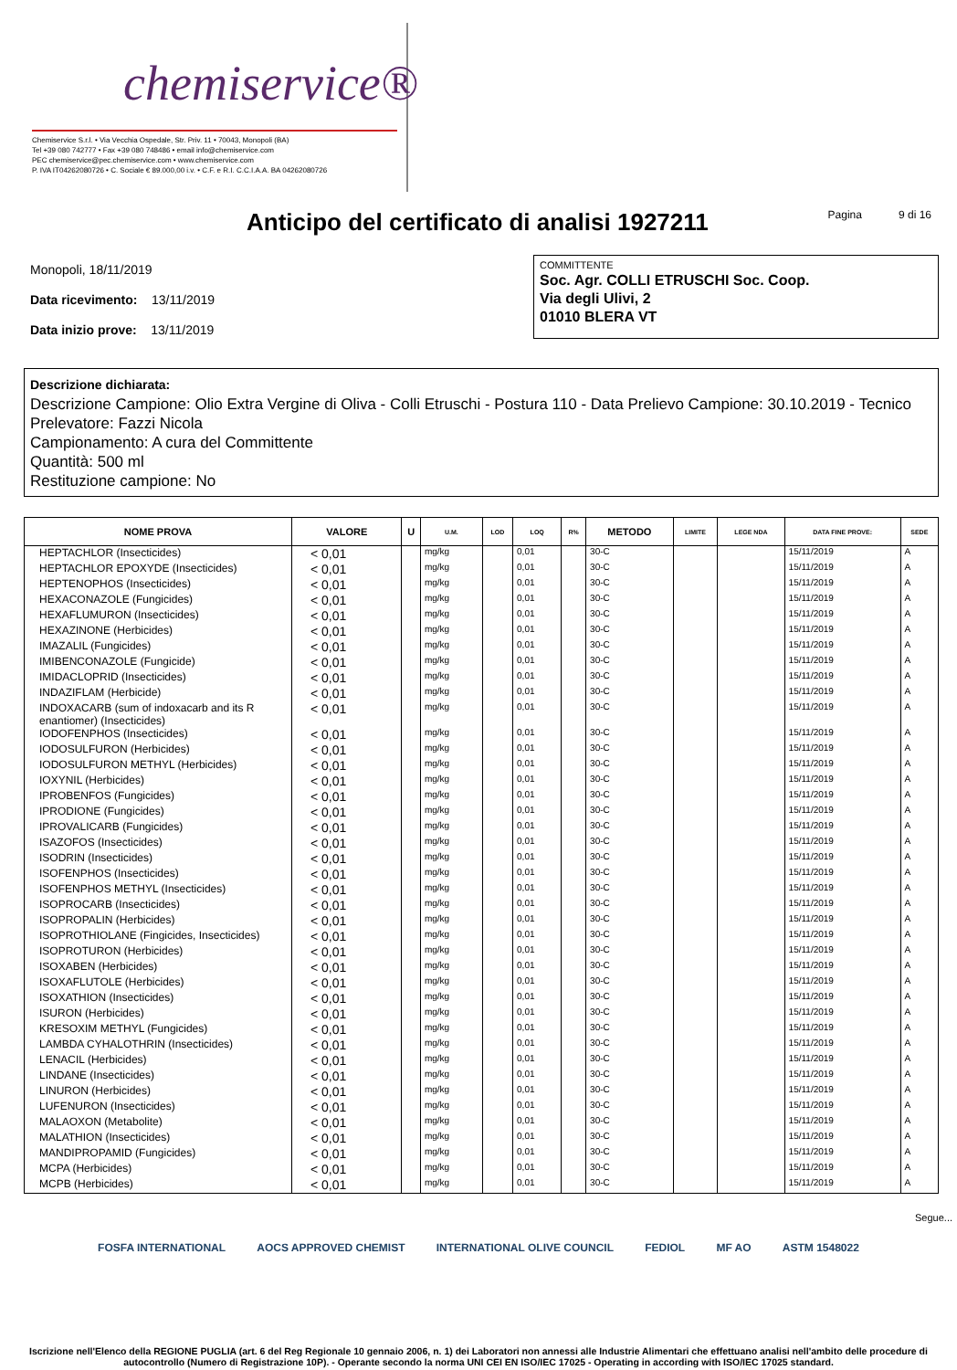chemiservice®
Chemiservice S.r.l. • Via Vecchia Ospedale, Str. Priv. 11 • 70043, Monopoli (BA)
Tel +39 080 742777 • Fax +39 080 748486 • email info@chemiservice.com
PEC chemiservice@pec.chemiservice.com • www.chemiservice.com
P. IVA IT04262080726 • C. Sociale € 89.000,00 i.v. • C.F. e R.I. C.C.I.A.A. BA 04262080726
Anticipo del certificato di analisi 1927211
Pagina 9 di 16
Monopoli, 18/11/2019
Data ricevimento: 13/11/2019
Data inizio prove: 13/11/2019
COMMITTENTE
Soc. Agr. COLLI ETRUSCHI Soc. Coop.
Via degli Ulivi, 2
01010 BLERA VT
Descrizione dichiarata:
Descrizione Campione: Olio Extra Vergine di Oliva - Colli Etruschi - Postura 110 - Data Prelievo Campione: 30.10.2019 - Tecnico Prelevatore: Fazzi Nicola
Campionamento: A cura del Committente
Quantità: 500 ml
Restituzione campione: No
| NOME PROVA | VALORE | U | U.M. | LOD | LOQ | R% | METODO | LIMITE | LEGE NDA | DATA FINE PROVE: | SEDE |
| --- | --- | --- | --- | --- | --- | --- | --- | --- | --- | --- | --- |
| HEPTACHLOR (Insecticides) | < 0,01 | | mg/kg | | 0,01 | | 30-C | | | 15/11/2019 | A |
| HEPTACHLOR EPOXYDE (Insecticides) | < 0,01 | | mg/kg | | 0,01 | | 30-C | | | 15/11/2019 | A |
| HEPTENOPHOS (Insecticides) | < 0,01 | | mg/kg | | 0,01 | | 30-C | | | 15/11/2019 | A |
| HEXACONAZOLE (Fungicides) | < 0,01 | | mg/kg | | 0,01 | | 30-C | | | 15/11/2019 | A |
| HEXAFLUMURON (Insecticides) | < 0,01 | | mg/kg | | 0,01 | | 30-C | | | 15/11/2019 | A |
| HEXAZINONE (Herbicides) | < 0,01 | | mg/kg | | 0,01 | | 30-C | | | 15/11/2019 | A |
| IMAZALIL (Fungicides) | < 0,01 | | mg/kg | | 0,01 | | 30-C | | | 15/11/2019 | A |
| IMIBENCONAZOLE (Fungicide) | < 0,01 | | mg/kg | | 0,01 | | 30-C | | | 15/11/2019 | A |
| IMIDACLOPRID (Insecticides) | < 0,01 | | mg/kg | | 0,01 | | 30-C | | | 15/11/2019 | A |
| INDAZIFLAM (Herbicide) | < 0,01 | | mg/kg | | 0,01 | | 30-C | | | 15/11/2019 | A |
| INDOXACARB (sum of indoxacarb and its R enantiomer) (Insecticides) | < 0,01 | | mg/kg | | 0,01 | | 30-C | | | 15/11/2019 | A |
| IODOFENPHOS (Insecticides) | < 0,01 | | mg/kg | | 0,01 | | 30-C | | | 15/11/2019 | A |
| IODOSULFURON (Herbicides) | < 0,01 | | mg/kg | | 0,01 | | 30-C | | | 15/11/2019 | A |
| IODOSULFURON METHYL (Herbicides) | < 0,01 | | mg/kg | | 0,01 | | 30-C | | | 15/11/2019 | A |
| IOXYNIL (Herbicides) | < 0,01 | | mg/kg | | 0,01 | | 30-C | | | 15/11/2019 | A |
| IPROBENFOS (Fungicides) | < 0,01 | | mg/kg | | 0,01 | | 30-C | | | 15/11/2019 | A |
| IPRODIONE (Fungicides) | < 0,01 | | mg/kg | | 0,01 | | 30-C | | | 15/11/2019 | A |
| IPROVALICARB (Fungicides) | < 0,01 | | mg/kg | | 0,01 | | 30-C | | | 15/11/2019 | A |
| ISAZOFOS (Insecticides) | < 0,01 | | mg/kg | | 0,01 | | 30-C | | | 15/11/2019 | A |
| ISODRIN (Insecticides) | < 0,01 | | mg/kg | | 0,01 | | 30-C | | | 15/11/2019 | A |
| ISOFENPHOS (Insecticides) | < 0,01 | | mg/kg | | 0,01 | | 30-C | | | 15/11/2019 | A |
| ISOFENPHOS METHYL (Insecticides) | < 0,01 | | mg/kg | | 0,01 | | 30-C | | | 15/11/2019 | A |
| ISOPROCARB (Insecticides) | < 0,01 | | mg/kg | | 0,01 | | 30-C | | | 15/11/2019 | A |
| ISOPROPALIN (Herbicides) | < 0,01 | | mg/kg | | 0,01 | | 30-C | | | 15/11/2019 | A |
| ISOPROTHIOLANE (Fingicides, Insecticides) | < 0,01 | | mg/kg | | 0,01 | | 30-C | | | 15/11/2019 | A |
| ISOPROTURON (Herbicides) | < 0,01 | | mg/kg | | 0,01 | | 30-C | | | 15/11/2019 | A |
| ISOXABEN (Herbicides) | < 0,01 | | mg/kg | | 0,01 | | 30-C | | | 15/11/2019 | A |
| ISOXAFLUTOLE (Herbicides) | < 0,01 | | mg/kg | | 0,01 | | 30-C | | | 15/11/2019 | A |
| ISOXATHION (Insecticides) | < 0,01 | | mg/kg | | 0,01 | | 30-C | | | 15/11/2019 | A |
| ISURON (Herbicides) | < 0,01 | | mg/kg | | 0,01 | | 30-C | | | 15/11/2019 | A |
| KRESOXIM METHYL (Fungicides) | < 0,01 | | mg/kg | | 0,01 | | 30-C | | | 15/11/2019 | A |
| LAMBDA CYHALOTHRIN (Insecticides) | < 0,01 | | mg/kg | | 0,01 | | 30-C | | | 15/11/2019 | A |
| LENACIL (Herbicides) | < 0,01 | | mg/kg | | 0,01 | | 30-C | | | 15/11/2019 | A |
| LINDANE (Insecticides) | < 0,01 | | mg/kg | | 0,01 | | 30-C | | | 15/11/2019 | A |
| LINURON (Herbicides) | < 0,01 | | mg/kg | | 0,01 | | 30-C | | | 15/11/2019 | A |
| LUFENURON (Insecticides) | < 0,01 | | mg/kg | | 0,01 | | 30-C | | | 15/11/2019 | A |
| MALAOXON (Metabolite) | < 0,01 | | mg/kg | | 0,01 | | 30-C | | | 15/11/2019 | A |
| MALATHION (Insecticides) | < 0,01 | | mg/kg | | 0,01 | | 30-C | | | 15/11/2019 | A |
| MANDIPROPAMID (Fungicides) | < 0,01 | | mg/kg | | 0,01 | | 30-C | | | 15/11/2019 | A |
| MCPA (Herbicides) | < 0,01 | | mg/kg | | 0,01 | | 30-C | | | 15/11/2019 | A |
| MCPB (Herbicides) | < 0,01 | | mg/kg | | 0,01 | | 30-C | | | 15/11/2019 | A |
Segue...
FOSFA INTERNATIONAL AOCS APPROVED CHEMIST INTERNATIONAL OLIVE COUNCIL FEDIOL MF AO ASTM 1548022
Iscrizione nell'Elenco della REGIONE PUGLIA (art. 6 del Reg Regionale 10 gennaio 2006, n. 1) dei Laboratori non annessi alle Industrie Alimentari che effettuano analisi nell'ambito delle procedure di autocontrollo (Numero di Registrazione 10P). - Operante secondo la norma UNI CEI EN ISO/IEC 17025 - Operating in according with ISO/IEC 17025 standard.